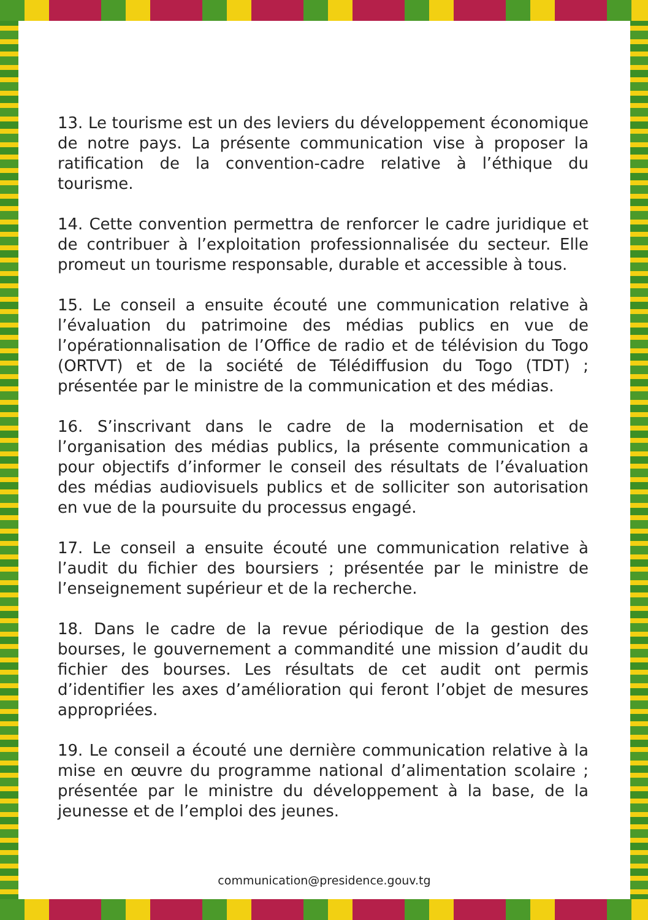13. Le tourisme est un des leviers du développement économique de notre pays. La présente communication vise à proposer la ratification de la convention-cadre relative à l’éthique du tourisme.
14. Cette convention permettra de renforcer le cadre juridique et de contribuer à l’exploitation professionnalisée du secteur. Elle promeut un tourisme responsable, durable et accessible à tous.
15. Le conseil a ensuite écouté une communication relative à l’évaluation du patrimoine des médias publics en vue de l’opérationnalisation de l’Office de radio et de télévision du Togo (ORTVT) et de la société de Télédiffusion du Togo (TDT) ; présentée par le ministre de la communication et des médias.
16. S’inscrivant dans le cadre de la modernisation et de l’organisation des médias publics, la présente communication a pour objectifs d’informer le conseil des résultats de l’évaluation des médias audiovisuels publics et de solliciter son autorisation en vue de la poursuite du processus engagé.
17. Le conseil a ensuite écouté une communication relative à l’audit du fichier des boursiers ; présentée par le ministre de l’enseignement supérieur et de la recherche.
18. Dans le cadre de la revue périodique de la gestion des bourses, le gouvernement a commandité une mission d’audit du fichier des bourses. Les résultats de cet audit ont permis d’identifier les axes d’amélioration qui feront l’objet de mesures appropriées.
19. Le conseil a écouté une dernière communication relative à la mise en œuvre du programme national d’alimentation scolaire ; présentée par le ministre du développement à la base, de la jeunesse et de l’emploi des jeunes.
communication@presidence.gouv.tg